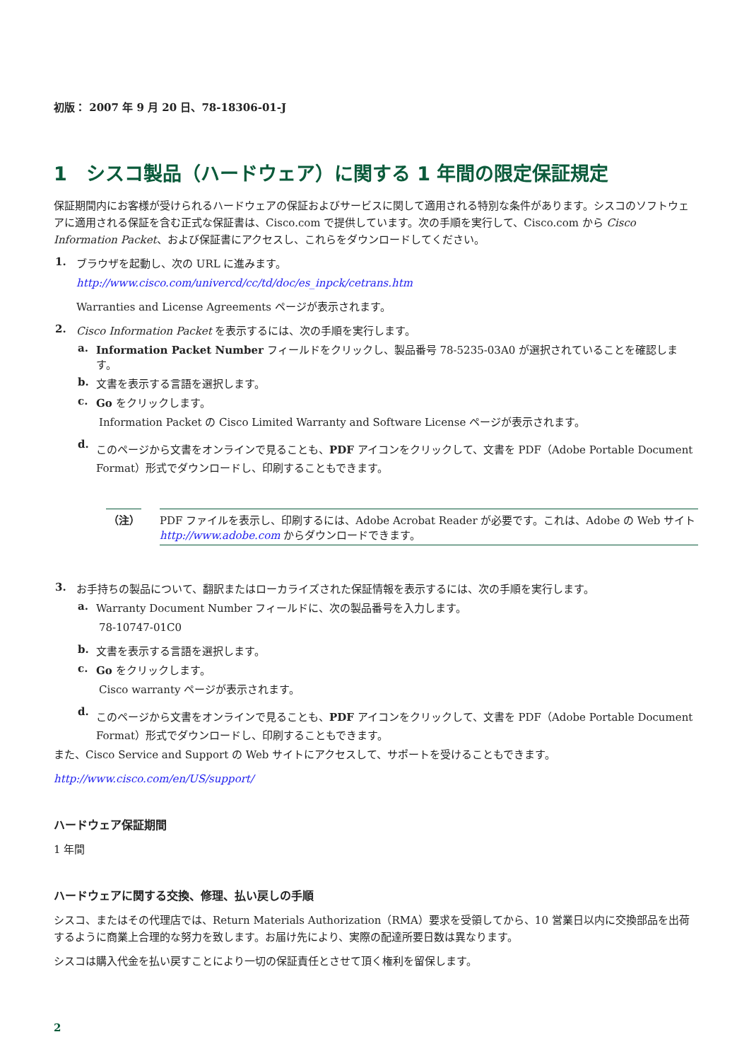初版： 2007 年 9 月 20 日、78-18306-01-J
1　シスコ製品（ハードウェア）に関する 1 年間の限定保証規定
保証期間内にお客様が受けられるハードウェアの保証およびサービスに関して適用される特別な条件があります。シスコのソフトウェアに適用される保証を含む正式な保証書は、Cisco.com で提供しています。次の手順を実行して、Cisco.com から Cisco Information Packet、および保証書にアクセスし、これらをダウンロードしてください。
1. ブラウザを起動し、次の URL に進みます。
http://www.cisco.com/univercd/cc/td/doc/es_inpck/cetrans.htm
Warranties and License Agreements ページが表示されます。
2. Cisco Information Packet を表示するには、次の手順を実行します。
a. Information Packet Number フィールドをクリックし、製品番号 78-5235-03A0 が選択されていることを確認します。
b. 文書を表示する言語を選択します。
c. Go をクリックします。
Information Packet の Cisco Limited Warranty and Software License ページが表示されます。
d. このページから文書をオンラインで見ることも、PDF アイコンをクリックして、文書を PDF（Adobe Portable Document Format）形式でダウンロードし、印刷することもできます。
（注） PDF ファイルを表示し、印刷するには、Adobe Acrobat Reader が必要です。これは、Adobe の Web サイト http://www.adobe.com からダウンロードできます。
3. お手持ちの製品について、翻訳またはローカライズされた保証情報を表示するには、次の手順を実行します。
a. Warranty Document Number フィールドに、次の製品番号を入力します。
78-10747-01C0
b. 文書を表示する言語を選択します。
c. Go をクリックします。
Cisco warranty ページが表示されます。
d. このページから文書をオンラインで見ることも、PDF アイコンをクリックして、文書を PDF（Adobe Portable Document Format）形式でダウンロードし、印刷することもできます。
また、Cisco Service and Support の Web サイトにアクセスして、サポートを受けることもできます。
http://www.cisco.com/en/US/support/
ハードウェア保証期間
1 年間
ハードウェアに関する交換、修理、払い戻しの手順
シスコ、またはその代理店では、Return Materials Authorization（RMA）要求を受領してから、10 営業日以内に交換部品を出荷するように商業上合理的な努力を致します。お届け先により、実際の配達所要日数は異なります。
シスコは購入代金を払い戻すことにより一切の保証責任とさせて頂く権利を留保します。
2